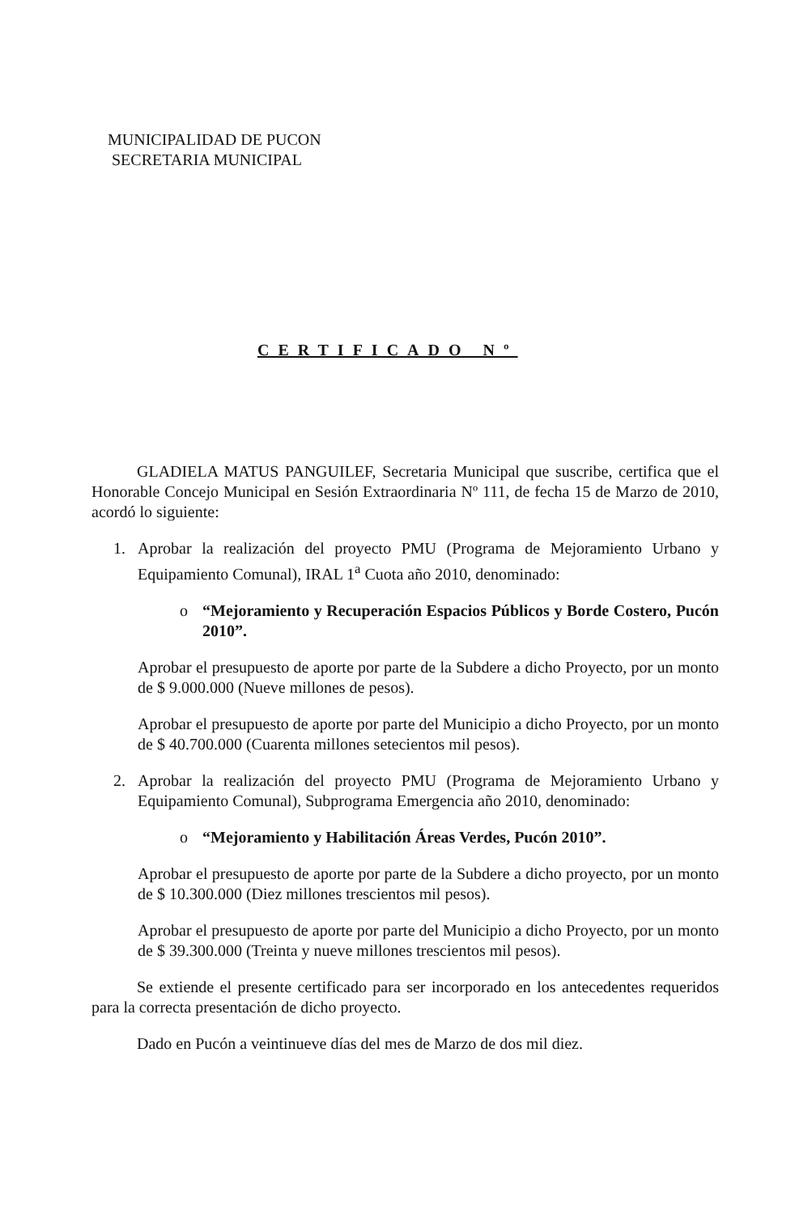MUNICIPALIDAD DE PUCON
SECRETARIA MUNICIPAL
CERTIFICADO Nº
GLADIELA MATUS PANGUILEF, Secretaria Municipal que suscribe, certifica que el Honorable Concejo Municipal en Sesión Extraordinaria Nº 111, de fecha 15 de Marzo de 2010, acordó lo siguiente:
1. Aprobar la realización del proyecto PMU (Programa de Mejoramiento Urbano y Equipamiento Comunal), IRAL 1<sup>a</sup> Cuota año 2010, denominado:
o “Mejoramiento y Recuperación Espacios Públicos y Borde Costero, Pucón 2010”.
Aprobar el presupuesto de aporte por parte de la Subdere a dicho Proyecto, por un monto de $ 9.000.000 (Nueve millones de pesos).
Aprobar el presupuesto de aporte por parte del Municipio a dicho Proyecto, por un monto de $ 40.700.000 (Cuarenta millones setecientos mil pesos).
2. Aprobar la realización del proyecto PMU (Programa de Mejoramiento Urbano y Equipamiento Comunal), Subprograma Emergencia año 2010, denominado:
o “Mejoramiento y Habilitación Áreas Verdes, Pucón 2010”.
Aprobar el presupuesto de aporte por parte de la Subdere a dicho proyecto, por un monto de $ 10.300.000 (Diez millones trescientos mil pesos).
Aprobar el presupuesto de aporte por parte del Municipio a dicho Proyecto, por un monto de $ 39.300.000 (Treinta y nueve millones trescientos mil pesos).
Se extiende el presente certificado para ser incorporado en los antecedentes requeridos para la correcta presentación de dicho proyecto.
Dado en Pucón a veintinueve días del mes de Marzo de dos mil diez.